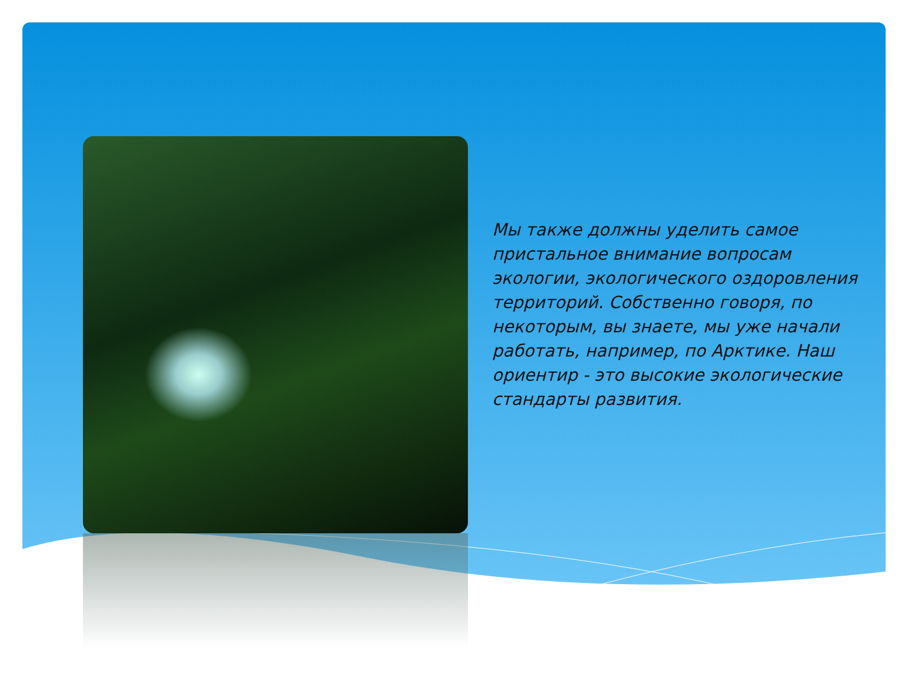Мы также должны уделить самое пристальное внимание вопросам экологии, экологического оздоровления территорий. Собственно говоря, по некоторым, вы знаете, мы уже начали работать, например, по Арктике. Наш ориентир - это высокие экологические стандарты развития.